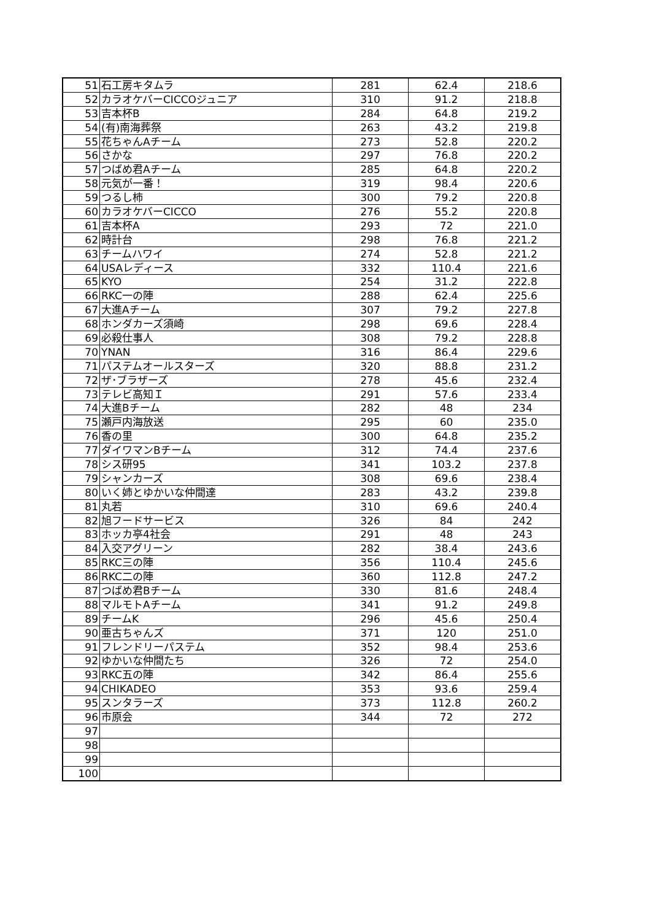| 51 | 石工房キタムラ | 281 | 62.4 | 218.6 |
| 52 | カラオケバーCICCOジュニア | 310 | 91.2 | 218.8 |
| 53 | 吉本杯B | 284 | 64.8 | 219.2 |
| 54 | (有)南海葬祭 | 263 | 43.2 | 219.8 |
| 55 | 花ちゃんAチーム | 273 | 52.8 | 220.2 |
| 56 | さかな | 297 | 76.8 | 220.2 |
| 57 | つばめ君Aチーム | 285 | 64.8 | 220.2 |
| 58 | 元気が一番！ | 319 | 98.4 | 220.6 |
| 59 | つるし柿 | 300 | 79.2 | 220.8 |
| 60 | カラオケバーCICCO | 276 | 55.2 | 220.8 |
| 61 | 吉本杯A | 293 | 72 | 221.0 |
| 62 | 時計台 | 298 | 76.8 | 221.2 |
| 63 | チームハワイ | 274 | 52.8 | 221.2 |
| 64 | USAレディース | 332 | 110.4 | 221.6 |
| 65 | KYO | 254 | 31.2 | 222.8 |
| 66 | RKC一の陣 | 288 | 62.4 | 225.6 |
| 67 | 大進Aチーム | 307 | 79.2 | 227.8 |
| 68 | ホンダカーズ須崎 | 298 | 69.6 | 228.4 |
| 69 | 必殺仕事人 | 308 | 79.2 | 228.8 |
| 70 | YNAN | 316 | 86.4 | 229.6 |
| 71 | パステムオールスターズ | 320 | 88.8 | 231.2 |
| 72 | ザ･ブラザーズ | 278 | 45.6 | 232.4 |
| 73 | テレビ高知Ｉ | 291 | 57.6 | 233.4 |
| 74 | 大進Bチーム | 282 | 48 | 234 |
| 75 | 瀬戸内海放送 | 295 | 60 | 235.0 |
| 76 | 香の里 | 300 | 64.8 | 235.2 |
| 77 | ダイワマンBチーム | 312 | 74.4 | 237.6 |
| 78 | シス研95 | 341 | 103.2 | 237.8 |
| 79 | シャンカーズ | 308 | 69.6 | 238.4 |
| 80 | いく姉とゆかいな仲間達 | 283 | 43.2 | 239.8 |
| 81 | 丸若 | 310 | 69.6 | 240.4 |
| 82 | 旭フードサービス | 326 | 84 | 242 |
| 83 | ホッカ亭4社会 | 291 | 48 | 243 |
| 84 | 入交アグリーン | 282 | 38.4 | 243.6 |
| 85 | RKC三の陣 | 356 | 110.4 | 245.6 |
| 86 | RKC二の陣 | 360 | 112.8 | 247.2 |
| 87 | つばめ君Bチーム | 330 | 81.6 | 248.4 |
| 88 | マルモトAチーム | 341 | 91.2 | 249.8 |
| 89 | チームK | 296 | 45.6 | 250.4 |
| 90 | 亜古ちゃんズ | 371 | 120 | 251.0 |
| 91 | フレンドリーパステム | 352 | 98.4 | 253.6 |
| 92 | ゆかいな仲間たち | 326 | 72 | 254.0 |
| 93 | RKC五の陣 | 342 | 86.4 | 255.6 |
| 94 | CHIKADEO | 353 | 93.6 | 259.4 |
| 95 | スンタラーズ | 373 | 112.8 | 260.2 |
| 96 | 市原会 | 344 | 72 | 272 |
| 97 | | | | |
| 98 | | | | |
| 99 | | | | |
| 100 | | | | |